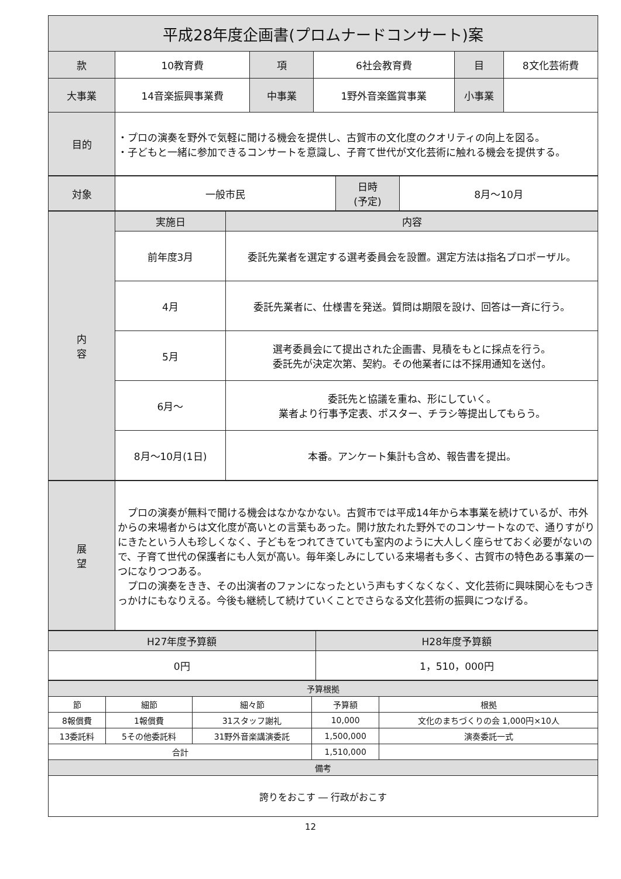| 平成28年度企画書(プロムナードコンサート)案 | | | | | |
| --- | --- | --- | --- | --- | --- |
| 款 | 10教育費 | 項 | 6社会教育費 | 目 | 8文化芸術費 |
| 大事業 | 14音楽振興事業費 | 中事業 | 1野外音楽鑑賞事業 | 小事業 | |
| 目的 | ・プロの演奏を野外で気軽に聞ける機会を提供し、古賀市の文化度のクオリティの向上を図る。 ・子どもと一緒に参加できるコンサートを意識し、子育て世代が文化芸術に触れる機会を提供する。 | | | | |
| 対象 | 一般市民 | 日時 (予定) | 8月～10月 |
| 内 容 | 実施日 | 内容 |
| --- | --- | --- |
| | 前年度3月 | 委託先業者を選定する選考委員会を設置。選定方法は指名プロポーザル。 |
| | 4月 | 委託先業者に、仕様書を発送。質問は期限を設け、回答は一斉に行う。 |
| | 5月 | 選考委員会にて提出された企画書、見積をもとに採点を行う。 委託先が決定次第、契約。その他業者には不採用通知を送付。 |
| | 6月～ | 委託先と協議を重ね、形にしていく。 業者より行事予定表、ポスター、チラシ等提出してもらう。 |
| | 8月～10月(1日) | 本番。アンケート集計も含め、報告書を提出。 |
| 展 望 | プロの演奏が無料で聞ける機会はなかなかない。古賀市では平成14年から本事業を続けているが、市外からの来場者からは文化度が高いとの言葉もあった。開け放たれた野外でのコンサートなので、通りすがりにきたという人も珍しくなく、子どもをつれてきていても室内のように大人しく座らせておく必要がないので、子育て世代の保護者にも人気が高い。毎年楽しみにしている来場者も多く、古賀市の特色ある事業の一つになりつつある。 プロの演奏をきき、その出演者のファンになったという声もすくなくなく、文化芸術に興味関心をもつきっかけにもなりえる。今後も継続して続けていくことでさらなる文化芸術の振興につなげる。 |
| H27年度予算額 | H28年度予算額 |
| --- | --- |
| 0円 | 1，510，000円 |
| 予算根拠 | | | | |
| --- | --- | --- | --- | --- |
| 節 | 細節 | 細々節 | 予算額 | 根拠 |
| 8報償費 | 1報償費 | 31スタッフ謝礼 | 10,000 | 文化のまちづくりの会 1,000円×10人 |
| 13委託料 | 5その他委託料 | 31野外音楽講演委託 | 1,500,000 | 演奏委託一式 |
| 合計 | | | 1,510,000 | |
| 備考 | | | | |
| 誇りをおこす ― 行政がおこす | | | | |
12